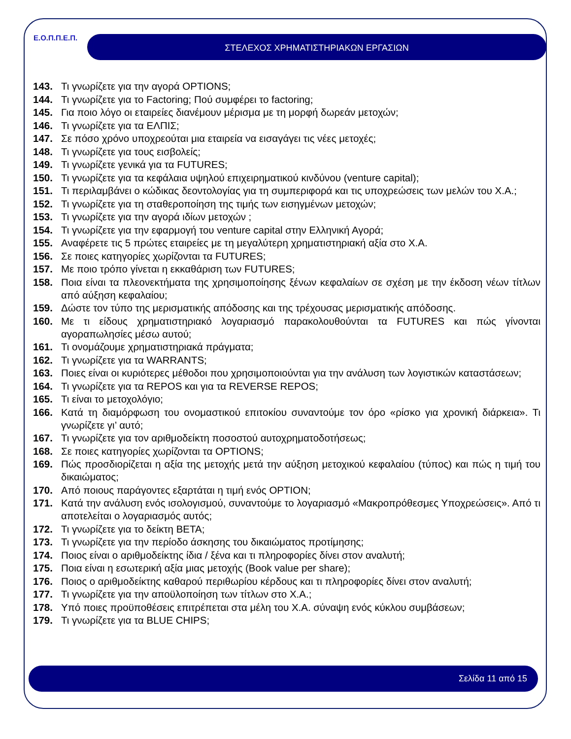Ε.Ο.Π.Π.Ε.Π. ΣΤΕΛΕΧΟΣ ΧΡΗΜΑΤΙΣΤΗΡΙΑΚΩΝ ΕΡΓΑΣΙΩΝ
143. Τι γνωρίζετε για την αγορά OPTIONS;
144. Τι γνωρίζετε για το Factoring; Πού συμφέρει το factoring;
145. Για ποιο λόγο οι εταιρείες διανέμουν μέρισμα με τη μορφή δωρεάν μετοχών;
146. Τι γνωρίζετε για τα ΕΛΠΙΣ;
147. Σε πόσο χρόνο υποχρεούται μια εταιρεία να εισαγάγει τις νέες μετοχές;
148. Τι γνωρίζετε για τους εισβολείς;
149. Τι γνωρίζετε γενικά για τα FUTURES;
150. Τι γνωρίζετε για τα κεφάλαια υψηλού επιχειρηματικού κινδύνου (venture capital);
151. Τι περιλαμβάνει ο κώδικας δεοντολογίας για τη συμπεριφορά και τις υποχρεώσεις των μελών του Χ.Α.;
152. Τι γνωρίζετε για τη σταθεροποίηση της τιμής των εισηγμένων μετοχών;
153. Τι γνωρίζετε για την αγορά ιδίων μετοχών ;
154. Τι γνωρίζετε για την εφαρμογή του venture capital στην Ελληνική Αγορά;
155. Αναφέρετε τις 5 πρώτες εταιρείες με τη μεγαλύτερη χρηματιστηριακή αξία στο Χ.Α.
156. Σε ποιες κατηγορίες χωρίζονται τα FUTURES;
157. Με ποιο τρόπο γίνεται η εκκαθάριση των FUTURES;
158. Ποια είναι τα πλεονεκτήματα της χρησιμοποίησης ξένων κεφαλαίων σε σχέση με την έκδοση νέων τίτλων από αύξηση κεφαλαίου;
159. Δώστε τον τύπο της μερισματικής απόδοσης και της τρέχουσας μερισματικής απόδοσης.
160. Με τι είδους χρηματιστηριακό λογαριασμό παρακολουθούνται τα FUTURES και πώς γίνονται αγοραπωλησίες μέσω αυτού;
161. Τι ονομάζουμε χρηματιστηριακά πράγματα;
162. Τι γνωρίζετε για τα WARRANTS;
163. Ποιες είναι οι κυριότερες μέθοδοι που χρησιμοποιούνται για την ανάλυση των λογιστικών καταστάσεων;
164. Τι γνωρίζετε για τα REPOS και για τα REVERSE REPOS;
165. Τι είναι το μετοχολόγιο;
166. Κατά τη διαμόρφωση του ονομαστικού επιτοκίου συναντούμε τον όρο «ρίσκο για χρονική διάρκεια». Τι γνωρίζετε γι’ αυτό;
167. Τι γνωρίζετε για τον αριθμοδείκτη ποσοστού αυτοχρηματοδοτήσεως;
168. Σε ποιες κατηγορίες χωρίζονται τα OPTIONS;
169. Πώς προσδιορίζεται η αξία της μετοχής μετά την αύξηση μετοχικού κεφαλαίου (τύπος) και πώς η τιμή του δικαιώματος;
170. Από ποιους παράγοντες εξαρτάται η τιμή ενός OPTION;
171. Κατά την ανάλυση ενός ισολογισμού, συναντούμε το λογαριασμό «Μακροπρόθεσμες Υποχρεώσεις». Από τι αποτελείται ο λογαριασμός αυτός;
172. Τι γνωρίζετε για το δείκτη BETA;
173. Τι γνωρίζετε για την περίοδο άσκησης του δικαιώματος προτίμησης;
174. Ποιος είναι ο αριθμοδείκτης ίδια / ξένα και τι πληροφορίες δίνει στον αναλυτή;
175. Ποια είναι η εσωτερική αξία μιας μετοχής (Book value per share);
176. Ποιος ο αριθμοδείκτης καθαρού περιθωρίου κέρδους και τι πληροφορίες δίνει στον αναλυτή;
177. Τι γνωρίζετε για την αποϋλοποίηση των τίτλων στο Χ.Α.;
178. Υπό ποιες προϋποθέσεις επιτρέπεται στα μέλη του Χ.Α. σύναψη ενός κύκλου συμβάσεων;
179. Τι γνωρίζετε για τα BLUE CHIPS;
Σελίδα 11 από 15